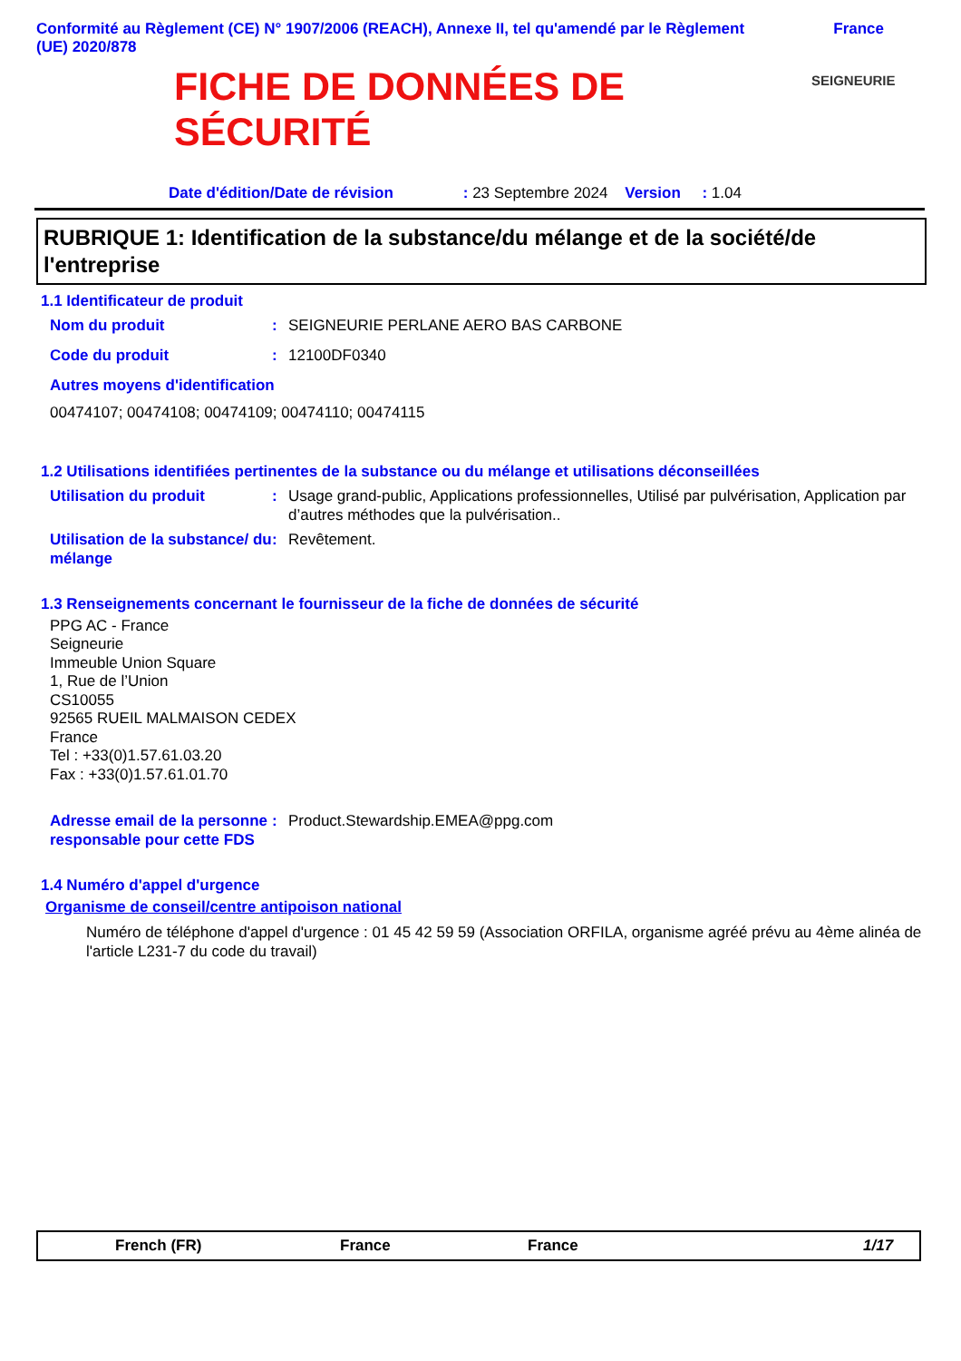Conformité au Règlement (CE) N° 1907/2006 (REACH), Annexe II, tel qu'amendé par le Règlement
(UE) 2020/878 France
FICHE DE DONNÉES DE
SÉCURITÉ
SEIGNEURIE
Date d'édition/Date de révision : 23 Septembre 2024 Version : 1.04
RUBRIQUE 1: Identification de la substance/du mélange et de la société/de l'entreprise
1.1 Identificateur de produit
Nom du produit: SEIGNEURIE PERLANE AERO BAS CARBONE
Code du produit: 12100DF0340
Autres moyens d'identification
00474107; 00474108; 00474109; 00474110; 00474115
1.2 Utilisations identifiées pertinentes de la substance ou du mélange et utilisations déconseillées
Utilisation du produit: Usage grand-public, Applications professionnelles, Utilisé par pulvérisation, Application par d’autres méthodes que la pulvérisation..
Utilisation de la substance/ du mélange: Revêtement.
1.3 Renseignements concernant le fournisseur de la fiche de données de sécurité
PPG AC - France
Seigneurie
Immeuble Union Square
1, Rue de l’Union
CS10055
92565 RUEIL MALMAISON CEDEX
France
Tel : +33(0)1.57.61.03.20
Fax : +33(0)1.57.61.01.70
Adresse email de la personne responsable pour cette FDS: Product.Stewardship.EMEA@ppg.com
1.4 Numéro d'appel d'urgence
Organisme de conseil/centre antipoison national
Numéro de téléphone d'appel d'urgence : 01 45 42 59 59 (Association ORFILA, organisme agréé prévu au 4ème alinéa de l'article L231-7 du code du travail)
French (FR) France France 1/17